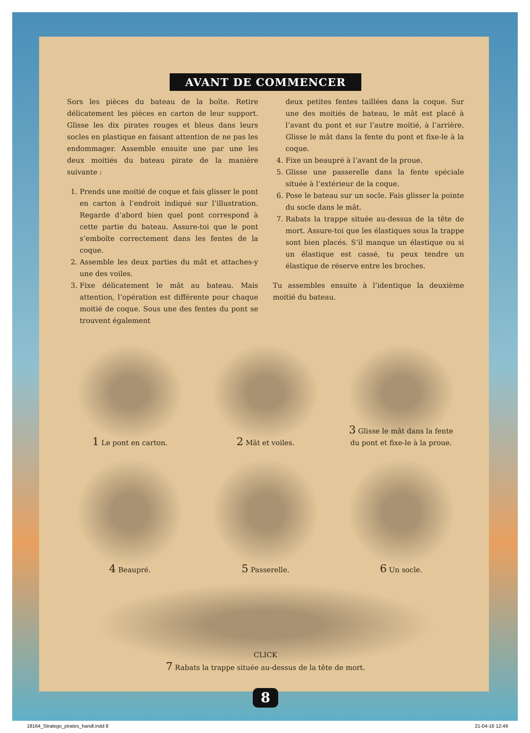AVANT DE COMMENCER
Sors les pièces du bateau de la boîte. Retire délicatement les pièces en carton de leur support. Glisse les dix pirates rouges et bleus dans leurs socles en plastique en faisant attention de ne pas les endommager. Assemble ensuite une par une les deux moitiés du bateau pirate de la manière suivante :
1. Prends une moitié de coque et fais glisser le pont en carton à l’endroit indiqué sur l’illustration. Regarde d’abord bien quel pont correspond à cette partie du bateau. Assure-toi que le pont s’emboîte correctement dans les fentes de la coque.
2. Assemble les deux parties du mât et attaches-y une des voiles.
3. Fixe délicatement le mât au bateau. Mais attention, l’opération est différente pour chaque moitié de coque. Sous une des fentes du pont se trouvent également
deux petites fentes taillées dans la coque. Sur une des moitiés de bateau, le mât est placé à l’avant du pont et sur l’autre moitié, à l’arrière. Glisse le mât dans la fente du pont et fixe-le à la coque.
4. Fixe un beaupré à l’avant de la proue.
5. Glisse une passerelle dans la fente spéciale située à l’extérieur de la coque.
6. Pose le bateau sur un socle. Fais glisser la pointe du socle dans le mât.
7. Rabats la trappe située au-dessus de la tête de mort. Assure-toi que les élastiques sous la trappe sont bien placés. S’il manque un élastique ou si un élastique est cassé, tu peux tendre un élastique de réserve entre les broches.
Tu assembles ensuite à l’identique la deuxième moitié du bateau.
1 Le pont en carton.
2 Mât et voiles.
3 Glisse le mât dans la fente
du pont et fixe-le à la proue.
4 Beaupré.
5 Passerelle.
6 Un socle.
CLICK
7 Rabats la trappe située au-dessus de la tête de mort.
8
18164_Stratego_pirates_handl.indd 8 21-04-16 12:49